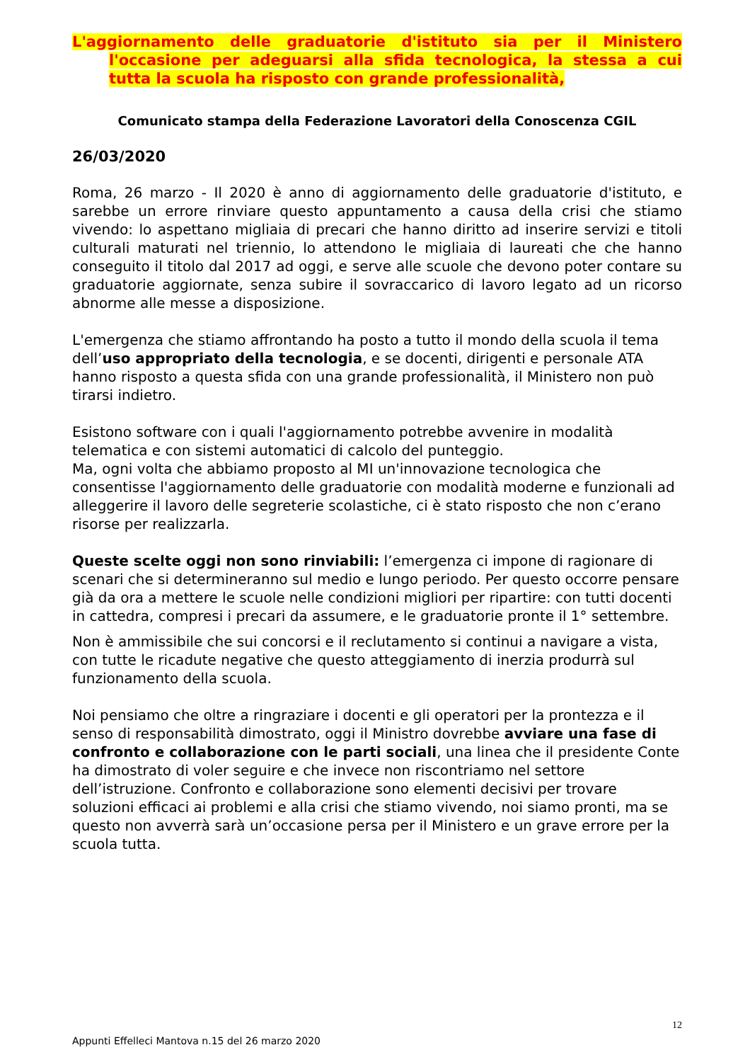L'aggiornamento delle graduatorie d'istituto sia per il Ministero l'occasione per adeguarsi alla sfida tecnologica, la stessa a cui tutta la scuola ha risposto con grande professionalità,
Comunicato stampa della Federazione Lavoratori della Conoscenza CGIL
26/03/2020
Roma, 26 marzo - Il 2020 è anno di aggiornamento delle graduatorie d'istituto, e sarebbe un errore rinviare questo appuntamento a causa della crisi che stiamo vivendo: lo aspettano migliaia di precari che hanno diritto ad inserire servizi e titoli culturali maturati nel triennio, lo attendono le migliaia di laureati che che hanno conseguito il titolo dal 2017 ad oggi, e serve alle scuole che devono poter contare su graduatorie aggiornate, senza subire il sovraccarico di lavoro legato ad un ricorso abnorme alle messe a disposizione.
L'emergenza che stiamo affrontando ha posto a tutto il mondo della scuola il tema dell’uso appropriato della tecnologia, e se docenti, dirigenti e personale ATA hanno risposto a questa sfida con una grande professionalità, il Ministero non può tirarsi indietro.
Esistono software con i quali l'aggiornamento potrebbe avvenire in modalità telematica e con sistemi automatici di calcolo del punteggio.
Ma, ogni volta che abbiamo proposto al MI un'innovazione tecnologica che consentisse l'aggiornamento delle graduatorie con modalità moderne e funzionali ad alleggerire il lavoro delle segreterie scolastiche, ci è stato risposto che non c’erano risorse per realizzarla.
Queste scelte oggi non sono rinviabili: l’emergenza ci impone di ragionare di scenari che si determineranno sul medio e lungo periodo. Per questo occorre pensare già da ora a mettere le scuole nelle condizioni migliori per ripartire: con tutti docenti in cattedra, compresi i precari da assumere, e le graduatorie pronte il 1° settembre.
Non è ammissibile che sui concorsi e il reclutamento si continui a navigare a vista, con tutte le ricadute negative che questo atteggiamento di inerzia produrrà sul funzionamento della scuola.
Noi pensiamo che oltre a ringraziare i docenti e gli operatori per la prontezza e il senso di responsabilità dimostrato, oggi il Ministro dovrebbe avviare una fase di confronto e collaborazione con le parti sociali, una linea che il presidente Conte ha dimostrato di voler seguire e che invece non riscontriamo nel settore dell’istruzione. Confronto e collaborazione sono elementi decisivi per trovare soluzioni efficaci ai problemi e alla crisi che stiamo vivendo, noi siamo pronti, ma se questo non avverrà sarà un’occasione persa per il Ministero e un grave errore per la scuola tutta.
12
Appunti Effelleci Mantova n.15 del 26 marzo 2020